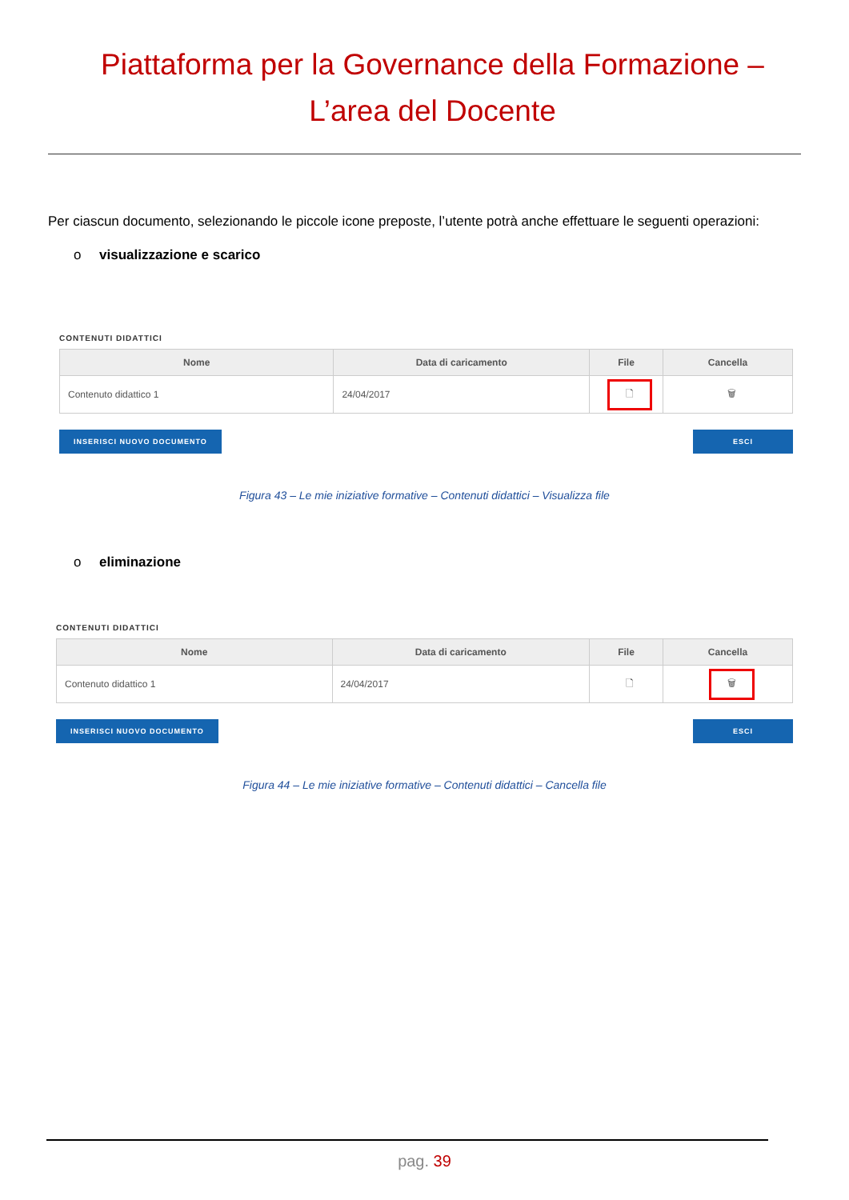Piattaforma per la Governance della Formazione –
L’area del Docente
Per ciascun documento, selezionando le piccole icone preposte, l’utente potrà anche effettuare le seguenti operazioni:
o visualizzazione e scarico
CONTENUTI DIDATTICI
| Nome | Data di caricamento | File | Cancella |
| --- | --- | --- | --- |
| Contenuto didattico 1 | 24/04/2017 | 🗋 | 🗑 |
INSERISCI NUOVO DOCUMENTO ESCI
Figura 43 – Le mie iniziative formative – Contenuti didattici – Visualizza file
o eliminazione
CONTENUTI DIDATTICI
| Nome | Data di caricamento | File | Cancella |
| --- | --- | --- | --- |
| Contenuto didattico 1 | 24/04/2017 | 🗋 | 🗑 |
INSERISCI NUOVO DOCUMENTO ESCI
Figura 44 – Le mie iniziative formative – Contenuti didattici – Cancella file
pag. 39